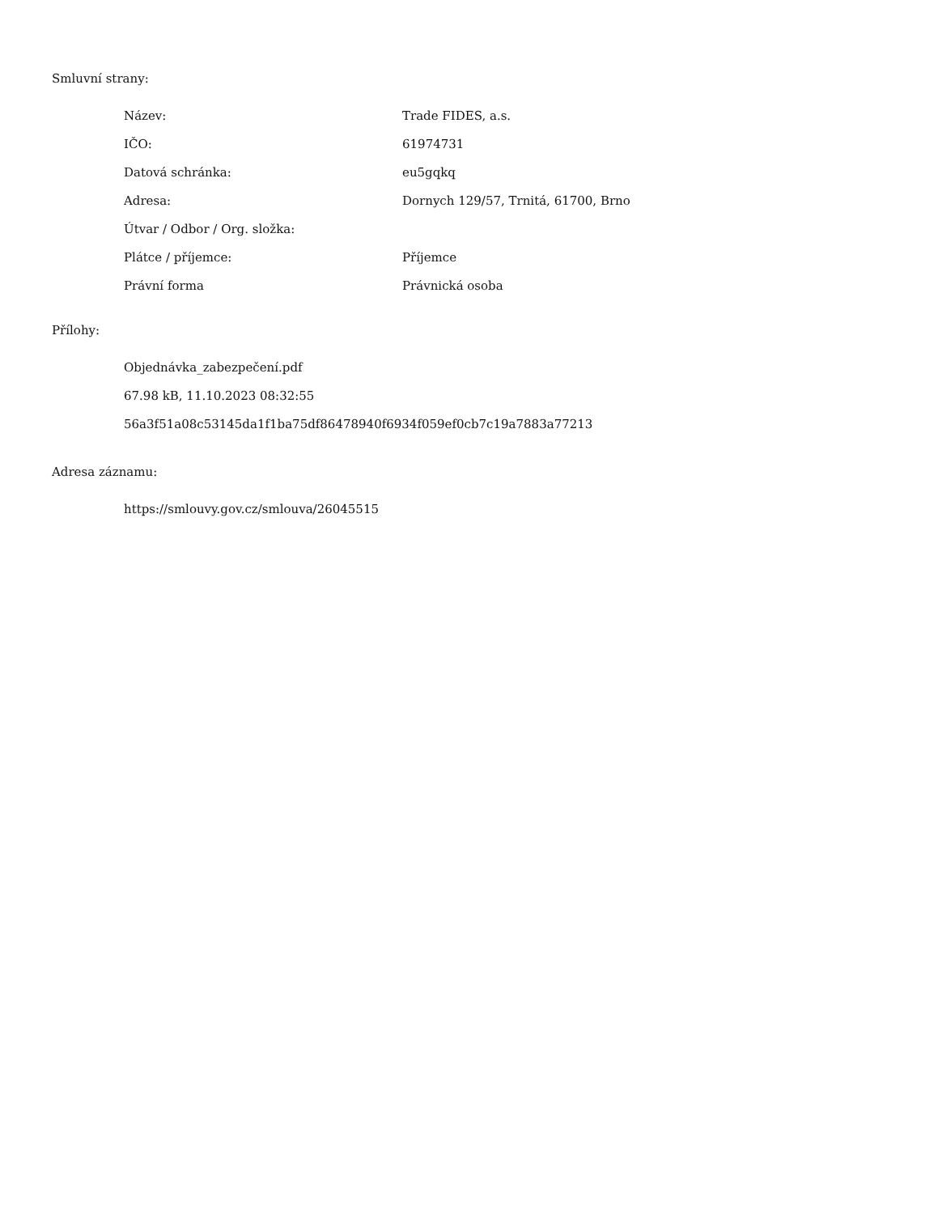Smluvní strany:
| Název: | Trade FIDES, a.s. |
| IČO: | 61974731 |
| Datová schránka: | eu5gqkq |
| Adresa: | Dornych 129/57, Trnitá, 61700, Brno |
| Útvar / Odbor / Org. složka: | |
| Plátce / příjemce: | Příjemce |
| Právní forma | Právnická osoba |
Přílohy:
Objednávka_zabezpečení.pdf
67.98 kB, 11.10.2023 08:32:55
56a3f51a08c53145da1f1ba75df86478940f6934f059ef0cb7c19a7883a77213
Adresa záznamu:
https://smlouvy.gov.cz/smlouva/26045515